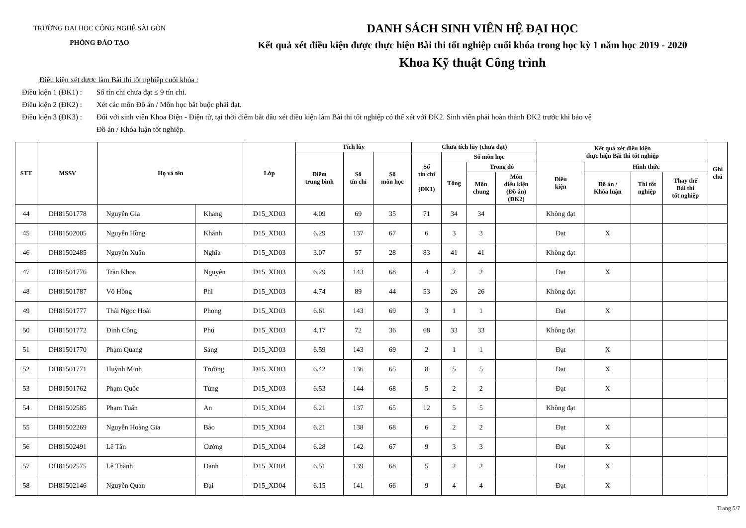TRƯỜNG ĐẠI HỌC CÔNG NGHỆ SÀI GÒN
PHÒNG ĐÀO TẠO
DANH SÁCH SINH VIÊN HỆ ĐẠI HỌC
Kết quả xét điều kiện được thực hiện Bài thi tốt nghiệp cuối khóa trong học kỳ 1 năm học 2019 - 2020
Khoa Kỹ thuật Công trình
Điều kiện xét được làm Bài thi tốt nghiệp cuối khóa :
Điều kiện 1 (ĐK1) : Số tín chỉ chưa đạt ≤ 9 tín chỉ.
Điều kiện 2 (ĐK2) : Xét các môn Đồ án / Môn học bắt buộc phải đạt.
Điều kiện 3 (ĐK3) : Đối với sinh viên Khoa Điện - Điện tử, tại thời điểm bắt đầu xét điều kiện làm Bài thi tốt nghiệp có thể xét với ĐK2. Sinh viên phải hoàn thành ĐK2 trước khi bảo vệ
Đồ án / Khóa luận tốt nghiệp.
| STT | MSSV | Họ và tên | | Lớp | Tích lũy | | | Chưa tích lũy (chưa đạt) | | | | Kết quả xét điều kiện thực hiện Bài thi tốt nghiệp | | | | Ghi chú |
| --- | --- | --- | --- | --- | --- | --- | --- | --- | --- | --- | --- | --- | --- | --- | --- | --- |
| | | | | | Điểm trung bình | Số tín chỉ | Số môn học | Số tín chỉ (ĐK1) | Số môn học | | | | | | | |
| | | | | | | | | | Tổng | Trong đó | | Điều kiện | Hình thức | | | |
| | | | | | | | | | | Môn chung | Môn điều kiện (Đồ án) (ĐK2) | | Đồ án / Khóa luận | Thi tốt nghiệp | Thay thế Bài thi tốt nghiệp | |
| 44 | DH81501778 | Nguyễn Gia | Khang | D15_XD03 | 4.09 | 69 | 35 | 71 | 34 | 34 | | Không đạt | | | | |
| 45 | DH81502005 | Nguyễn Hồng | Khánh | D15_XD03 | 6.29 | 137 | 67 | 6 | 3 | 3 | | Đạt | X | | | |
| 46 | DH81502485 | Nguyễn Xuân | Nghĩa | D15_XD03 | 3.07 | 57 | 28 | 83 | 41 | 41 | | Không đạt | | | | |
| 47 | DH81501776 | Trần Khoa | Nguyên | D15_XD03 | 6.29 | 143 | 68 | 4 | 2 | 2 | | Đạt | X | | | |
| 48 | DH81501787 | Võ Hồng | Phi | D15_XD03 | 4.74 | 89 | 44 | 53 | 26 | 26 | | Không đạt | | | | |
| 49 | DH81501777 | Thái Ngọc Hoài | Phong | D15_XD03 | 6.61 | 143 | 69 | 3 | 1 | 1 | | Đạt | X | | | |
| 50 | DH81501772 | Đinh Công | Phú | D15_XD03 | 4.17 | 72 | 36 | 68 | 33 | 33 | | Không đạt | | | | |
| 51 | DH81501770 | Phạm Quang | Sáng | D15_XD03 | 6.59 | 143 | 69 | 2 | 1 | 1 | | Đạt | X | | | |
| 52 | DH81501771 | Huỳnh Minh | Trường | D15_XD03 | 6.42 | 136 | 65 | 8 | 5 | 5 | | Đạt | X | | | |
| 53 | DH81501762 | Phạm Quốc | Tùng | D15_XD03 | 6.53 | 144 | 68 | 5 | 2 | 2 | | Đạt | X | | | |
| 54 | DH81502585 | Phạm Tuấn | An | D15_XD04 | 6.21 | 137 | 65 | 12 | 5 | 5 | | Không đạt | | | | |
| 55 | DH81502269 | Nguyễn Hoàng Gia | Bảo | D15_XD04 | 6.21 | 138 | 68 | 6 | 2 | 2 | | Đạt | X | | | |
| 56 | DH81502491 | Lê Tấn | Cường | D15_XD04 | 6.28 | 142 | 67 | 9 | 3 | 3 | | Đạt | X | | | |
| 57 | DH81502575 | Lê Thành | Danh | D15_XD04 | 6.51 | 139 | 68 | 5 | 2 | 2 | | Đạt | X | | | |
| 58 | DH81502146 | Nguyễn Quan | Đại | D15_XD04 | 6.15 | 141 | 66 | 9 | 4 | 4 | | Đạt | X | | | |
Trang 5/7